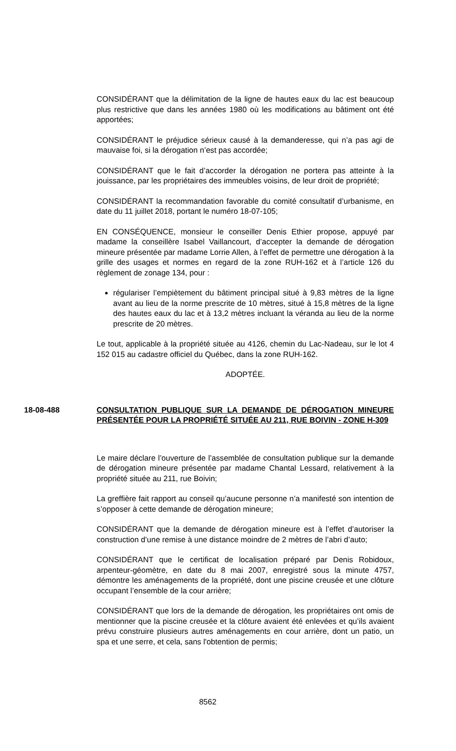CONSIDÉRANT que la délimitation de la ligne de hautes eaux du lac est beaucoup plus restrictive que dans les années 1980 où les modifications au bâtiment ont été apportées;
CONSIDÉRANT le préjudice sérieux causé à la demanderesse, qui n’a pas agi de mauvaise foi, si la dérogation n’est pas accordée;
CONSIDÉRANT que le fait d’accorder la dérogation ne portera pas atteinte à la jouissance, par les propriétaires des immeubles voisins, de leur droit de propriété;
CONSIDÉRANT la recommandation favorable du comité consultatif d’urbanisme, en date du 11 juillet 2018, portant le numéro 18-07-105;
EN CONSÉQUENCE, monsieur le conseiller Denis Ethier propose, appuyé par madame la conseillère Isabel Vaillancourt, d’accepter la demande de dérogation mineure présentée par madame Lorrie Allen, à l’effet de permettre une dérogation à la grille des usages et normes en regard de la zone RUH-162 et à l’article 126 du règlement de zonage 134, pour :
régulariser l’empiètement du bâtiment principal situé à 9,83 mètres de la ligne avant au lieu de la norme prescrite de 10 mètres, situé à 15,8 mètres de la ligne des hautes eaux du lac et à 13,2 mètres incluant la véranda au lieu de la norme prescrite de 20 mètres.
Le tout, applicable à la propriété située au 4126, chemin du Lac-Nadeau, sur le lot 4 152 015 au cadastre officiel du Québec, dans la zone RUH-162.
ADOPTÉE.
18-08-488
CONSULTATION PUBLIQUE SUR LA DEMANDE DE DÉROGATION MINEURE PRÉSENTÉE POUR LA PROPRIÉTÉ SITUÉE AU 211, RUE BOIVIN - ZONE H-309
Le maire déclare l’ouverture de l’assemblée de consultation publique sur la demande de dérogation mineure présentée par madame Chantal Lessard, relativement à la propriété située au 211, rue Boivin;
La greffière fait rapport au conseil qu’aucune personne n’a manifesté son intention de s’opposer à cette demande de dérogation mineure;
CONSIDÉRANT que la demande de dérogation mineure est à l’effet d’autoriser la construction d’une remise à une distance moindre de 2 mètres de l’abri d’auto;
CONSIDÉRANT que le certificat de localisation préparé par Denis Robidoux, arpenteur-géomètre, en date du 8 mai 2007, enregistré sous la minute 4757, démontre les aménagements de la propriété, dont une piscine creusée et une clôture occupant l’ensemble de la cour arrière;
CONSIDÉRANT que lors de la demande de dérogation, les propriétaires ont omis de mentionner que la piscine creusée et la clôture avaient été enlevées et qu’ils avaient prévu construire plusieurs autres aménagements en cour arrière, dont un patio, un spa et une serre, et cela, sans l'obtention de permis;
8562